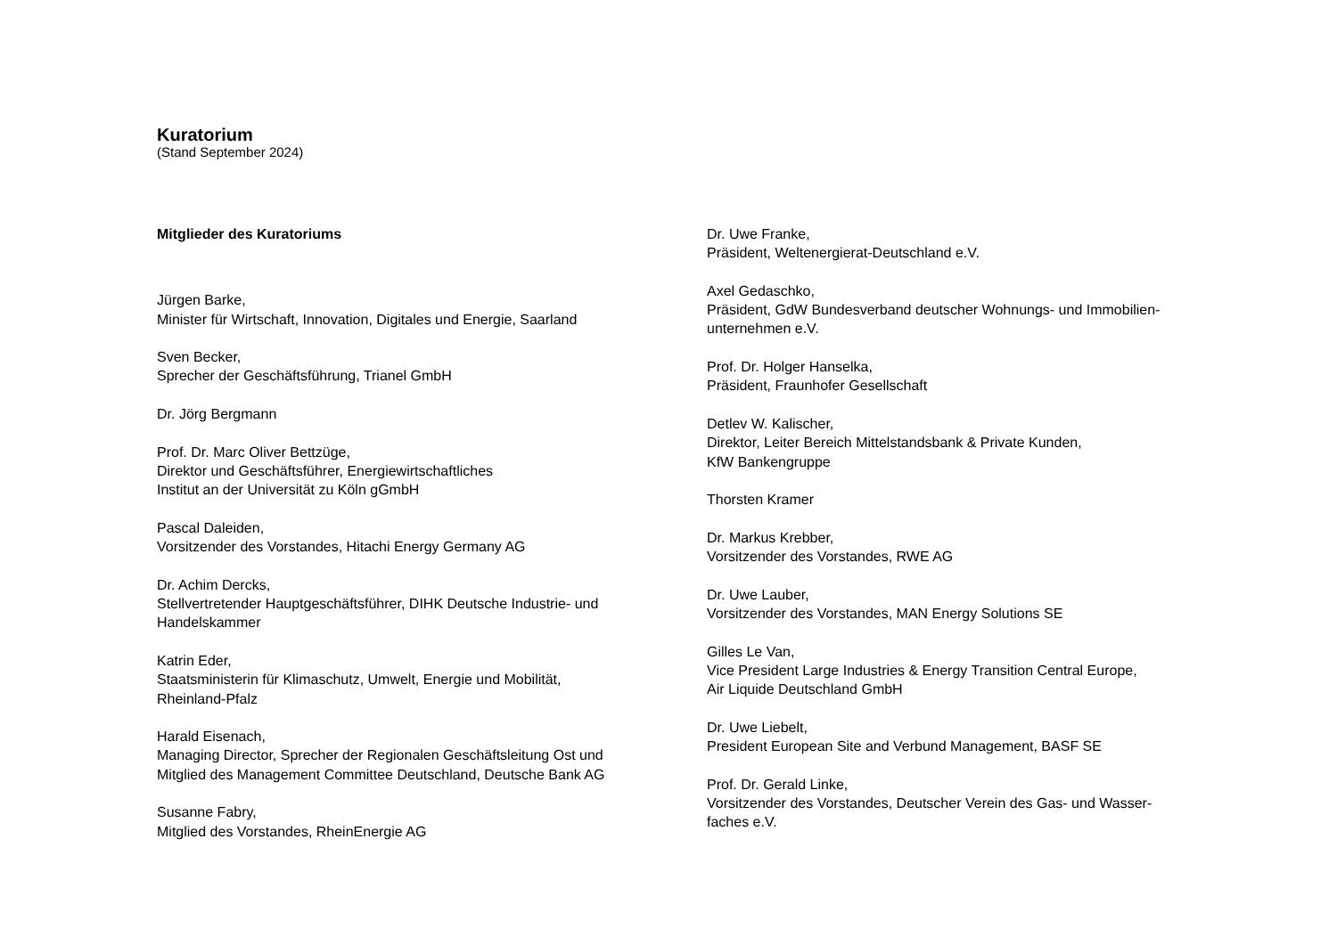Kuratorium
(Stand September 2024)
Mitglieder des Kuratoriums
Jürgen Barke,
Minister für Wirtschaft, Innovation, Digitales und Energie, Saarland
Sven Becker,
Sprecher der Geschäftsführung, Trianel GmbH
Dr. Jörg Bergmann
Prof. Dr. Marc Oliver Bettzüge,
Direktor und Geschäftsführer, Energiewirtschaftliches
Institut an der Universität zu Köln gGmbH
Pascal Daleiden,
Vorsitzender des Vorstandes, Hitachi Energy Germany AG
Dr. Achim Dercks,
Stellvertretender Hauptgeschäftsführer, DIHK Deutsche Industrie- und
Handelskammer
Katrin Eder,
Staatsministerin für Klimaschutz, Umwelt, Energie und Mobilität,
Rheinland-Pfalz
Harald Eisenach,
Managing Director, Sprecher der Regionalen Geschäftsleitung Ost und
Mitglied des Management Committee Deutschland, Deutsche Bank AG
Susanne Fabry,
Mitglied des Vorstandes, RheinEnergie AG
Dr. Uwe Franke,
Präsident, Weltenergierat-Deutschland e.V.
Axel Gedaschko,
Präsident, GdW Bundesverband deutscher Wohnungs- und Immobilien-
unternehmen e.V.
Prof. Dr. Holger Hanselka,
Präsident, Fraunhofer Gesellschaft
Detlev W. Kalischer,
Direktor, Leiter Bereich Mittelstandsbank & Private Kunden,
KfW Bankengruppe
Thorsten Kramer
Dr. Markus Krebber,
Vorsitzender des Vorstandes, RWE AG
Dr. Uwe Lauber,
Vorsitzender des Vorstandes, MAN Energy Solutions SE
Gilles Le Van,
Vice President Large Industries & Energy Transition Central Europe,
Air Liquide Deutschland GmbH
Dr. Uwe Liebelt,
President European Site and Verbund Management, BASF SE
Prof. Dr. Gerald Linke,
Vorsitzender des Vorstandes, Deutscher Verein des Gas- und Wasser-
faches e.V.